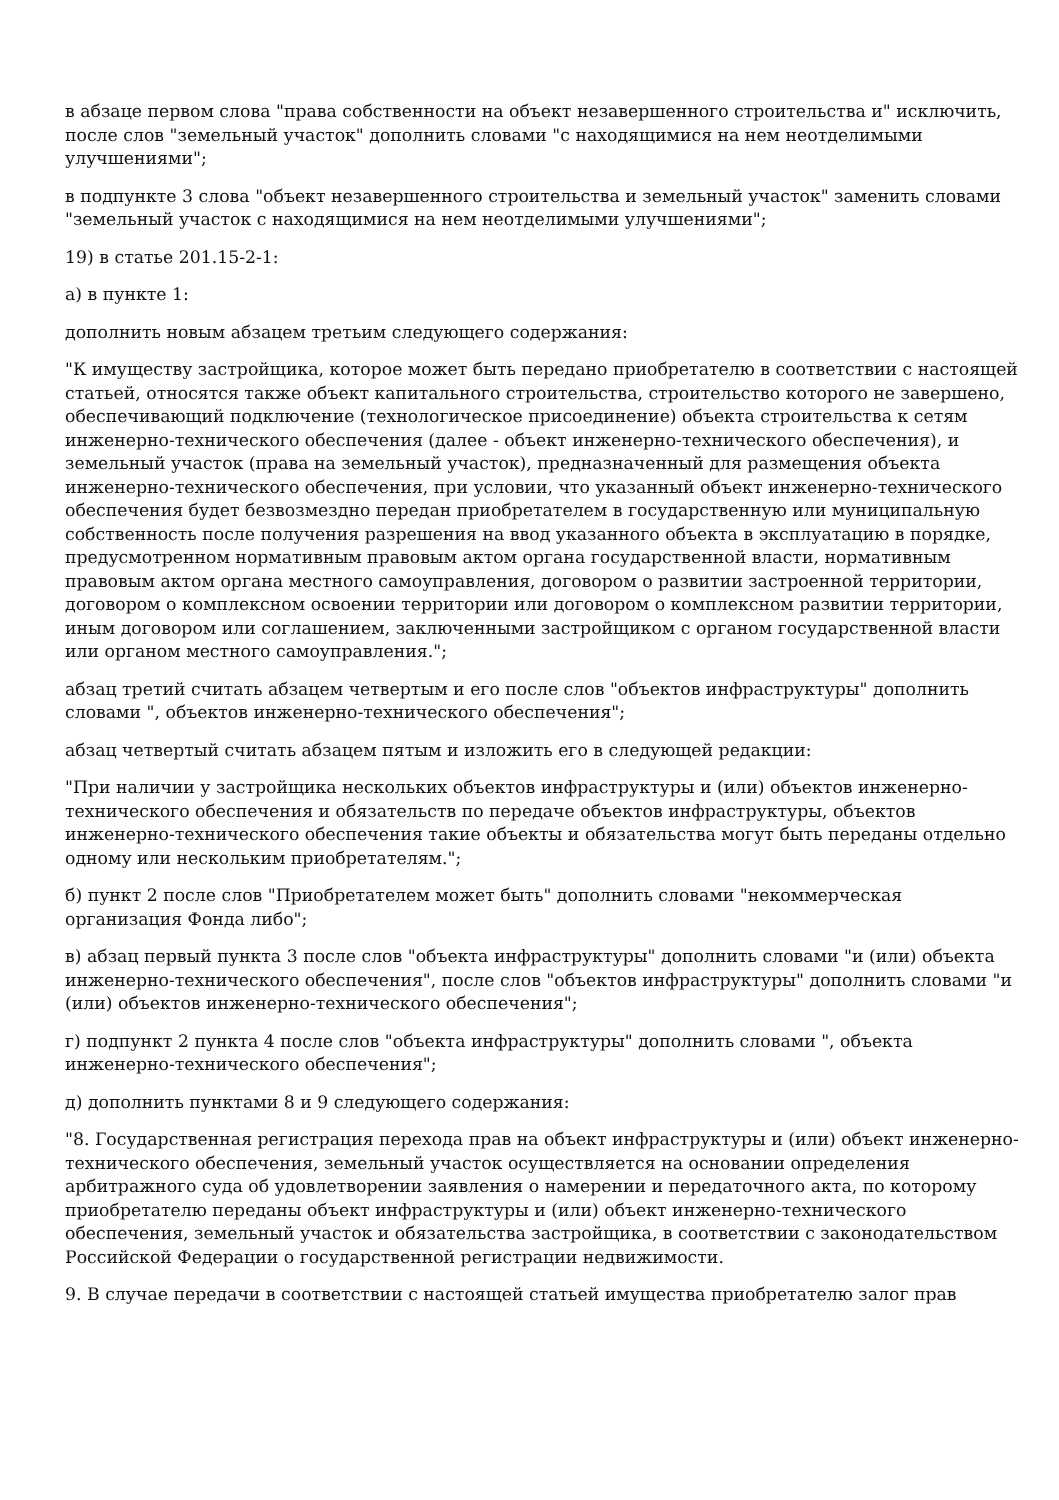в абзаце первом слова "права собственности на объект незавершенного строительства и" исключить, после слов "земельный участок" дополнить словами "с находящимися на нем неотделимыми улучшениями";
в подпункте 3 слова "объект незавершенного строительства и земельный участок" заменить словами "земельный участок с находящимися на нем неотделимыми улучшениями";
19) в статье 201.15-2-1:
а) в пункте 1:
дополнить новым абзацем третьим следующего содержания:
"К имуществу застройщика, которое может быть передано приобретателю в соответствии с настоящей статьей, относятся также объект капитального строительства, строительство которого не завершено, обеспечивающий подключение (технологическое присоединение) объекта строительства к сетям инженерно-технического обеспечения (далее - объект инженерно-технического обеспечения), и земельный участок (права на земельный участок), предназначенный для размещения объекта инженерно-технического обеспечения, при условии, что указанный объект инженерно-технического обеспечения будет безвозмездно передан приобретателем в государственную или муниципальную собственность после получения разрешения на ввод указанного объекта в эксплуатацию в порядке, предусмотренном нормативным правовым актом органа государственной власти, нормативным правовым актом органа местного самоуправления, договором о развитии застроенной территории, договором о комплексном освоении территории или договором о комплексном развитии территории, иным договором или соглашением, заключенными застройщиком с органом государственной власти или органом местного самоуправления.";
абзац третий считать абзацем четвертым и его после слов "объектов инфраструктуры" дополнить словами ", объектов инженерно-технического обеспечения";
абзац четвертый считать абзацем пятым и изложить его в следующей редакции:
"При наличии у застройщика нескольких объектов инфраструктуры и (или) объектов инженерно-технического обеспечения и обязательств по передаче объектов инфраструктуры, объектов инженерно-технического обеспечения такие объекты и обязательства могут быть переданы отдельно одному или нескольким приобретателям.";
б) пункт 2 после слов "Приобретателем может быть" дополнить словами "некоммерческая организация Фонда либо";
в) абзац первый пункта 3 после слов "объекта инфраструктуры" дополнить словами "и (или) объекта инженерно-технического обеспечения", после слов "объектов инфраструктуры" дополнить словами "и (или) объектов инженерно-технического обеспечения";
г) подпункт 2 пункта 4 после слов "объекта инфраструктуры" дополнить словами ", объекта инженерно-технического обеспечения";
д) дополнить пунктами 8 и 9 следующего содержания:
"8. Государственная регистрация перехода прав на объект инфраструктуры и (или) объект инженерно-технического обеспечения, земельный участок осуществляется на основании определения арбитражного суда об удовлетворении заявления о намерении и передаточного акта, по которому приобретателю переданы объект инфраструктуры и (или) объект инженерно-технического обеспечения, земельный участок и обязательства застройщика, в соответствии с законодательством Российской Федерации о государственной регистрации недвижимости.
9. В случае передачи в соответствии с настоящей статьей имущества приобретателю залог прав